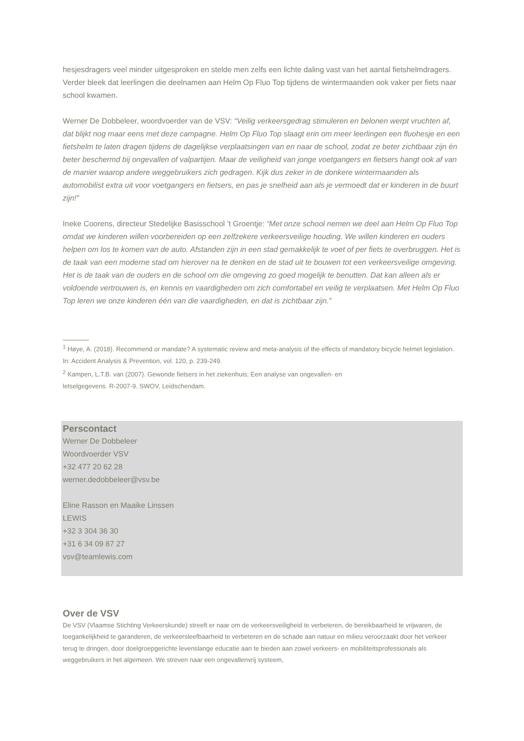hesjesdragers veel minder uitgesproken en stelde men zelfs een lichte daling vast van het aantal fietshelmdragers. Verder bleek dat leerlingen die deelnamen aan Helm Op Fluo Top tijdens de wintermaanden ook vaker per fiets naar school kwamen.
Werner De Dobbeleer, woordvoerder van de VSV: “Veilig verkeersgedrag stimuleren en belonen werpt vruchten af, dat blijkt nog maar eens met deze campagne. Helm Op Fluo Top slaagt erin om meer leerlingen een fluohesje en een fietshelm te laten dragen tijdens de dagelijkse verplaatsingen van en naar de school, zodat ze beter zichtbaar zijn én beter beschermd bij ongevallen of valpartijen. Maar de veiligheid van jonge voetgangers en fietsers hangt ook af van de manier waarop andere weggebruikers zich gedragen. Kijk dus zeker in de donkere wintermaanden als automobilist extra uit voor voetgangers en fietsers, en pas je snelheid aan als je vermoedt dat er kinderen in de buurt zijn!”
Ineke Coorens, directeur Stedelijke Basisschool ’t Groentje: “Met onze school nemen we deel aan Helm Op Fluo Top omdat we kinderen willen voorbereiden op een zelfzekere verkeersveilige houding. We willen kinderen en ouders helpen om los te komen van de auto. Afstanden zijn in een stad gemakkelijk te voet of per fiets te overbruggen. Het is de taak van een moderne stad om hierover na te denken en de stad uit te bouwen tot een verkeersveilige omgeving. Het is de taak van de ouders en de school om die omgeving zo goed mogelijk te benutten. Dat kan alleen als er voldoende vertrouwen is, en kennis en vaardigheden om zich comfortabel en veilig te verplaatsen. Met Helm Op Fluo Top leren we onze kinderen één van die vaardigheden, en dat is zichtbaar zijn.”
<sup>1</sup> Høye, A. (2018). Recommend or mandate? A systematic review and meta-analysis of the effects of mandatory bicycle helmet legislation. In: Accident Analysis & Prevention, vol. 120, p. 239-249.
<sup>2</sup> Kampen, L.T.B. van (2007). Gewonde fietsers in het ziekenhuis; Een analyse van ongevallen- en
letselgegevens. R-2007-9. SWOV, Leidschendam.
Perscontact
Werner De Dobbeleer
Woordvoerder VSV
+32 477 20 62 28
werner.dedobbeleer@vsv.be
Eline Rasson en Maaike Linssen
LEWIS
+32 3 304 36 30
+31 6 34 09 87 27
vsv@teamlewis.com
Over de VSV
De VSV (Vlaamse Stichting Verkeerskunde) streeft er naar om de verkeersveiligheid te verbeteren, de bereikbaarheid te vrijwaren, de toegankelijkheid te garanderen, de verkeersleefbaarheid te verbeteren en de schade aan natuur en milieu veroorzaakt door het verkeer terug te dringen, door doelgroepgerichte levenslange educatie aan te bieden aan zowel verkeers- en mobiliteitsprofessionals als weggebruikers in het algemeen. We streven naar een ongevallenvrij systeem,